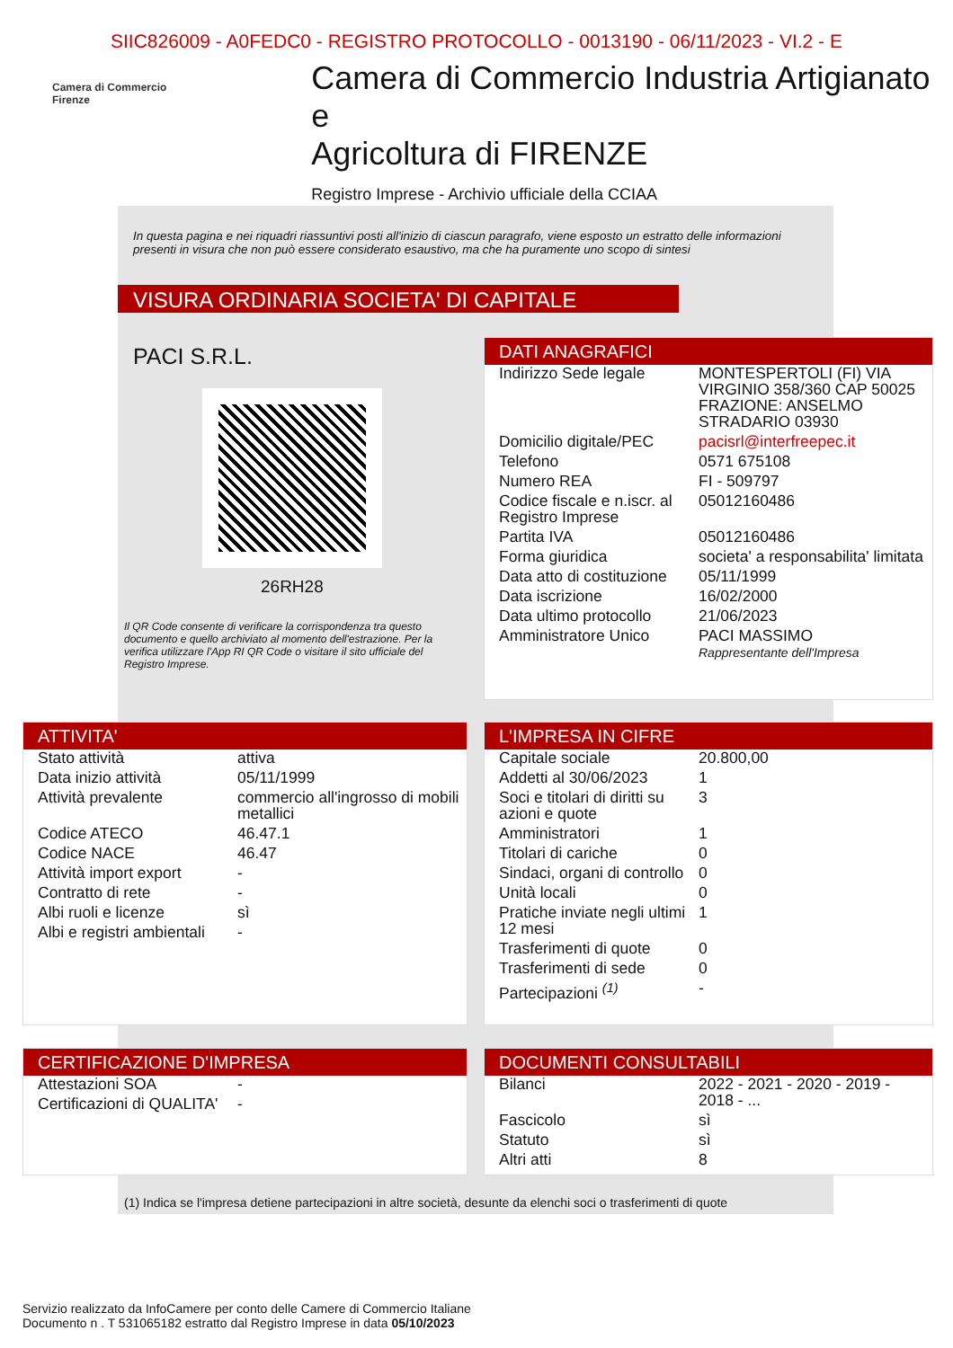SIIC826009 - A0FEDC0 - REGISTRO PROTOCOLLO - 0013190 - 06/11/2023 - VI.2 - E
Camera di Commercio
Firenze
Camera di Commercio Industria Artigianato e
Agricoltura di FIRENZE
Registro Imprese - Archivio ufficiale della CCIAA
In questa pagina e nei riquadri riassuntivi posti all'inizio di ciascun paragrafo, viene esposto un estratto delle informazioni presenti in visura che non può essere considerato esaustivo, ma che ha puramente uno scopo di sintesi
VISURA ORDINARIA SOCIETA' DI CAPITALE
PACI S.R.L.
26RH28
Il QR Code consente di verificare la corrispondenza tra questo documento e quello archiviato al momento dell'estrazione. Per la verifica utilizzare l'App RI QR Code o visitare il sito ufficiale del Registro Imprese.
DATI ANAGRAFICI
| Indirizzo Sede legale | MONTESPERTOLI (FI) VIA VIRGINIO 358/360 CAP 50025 FRAZIONE: ANSELMO STRADARIO 03930 |
| Domicilio digitale/PEC | pacisrl@interfreepec.it |
| Telefono | 0571 675108 |
| Numero REA | FI - 509797 |
| Codice fiscale e n.iscr. al Registro Imprese | 05012160486 |
| Partita IVA | 05012160486 |
| Forma giuridica | societa' a responsabilita' limitata |
| Data atto di costituzione | 05/11/1999 |
| Data iscrizione | 16/02/2000 |
| Data ultimo protocollo | 21/06/2023 |
| Amministratore Unico | PACI MASSIMO Rappresentante dell'Impresa |
ATTIVITA'
| Stato attività | attiva |
| Data inizio attività | 05/11/1999 |
| Attività prevalente | commercio all'ingrosso di mobili metallici |
| Codice ATECO | 46.47.1 |
| Codice NACE | 46.47 |
| Attività import export | - |
| Contratto di rete | - |
| Albi ruoli e licenze | sì |
| Albi e registri ambientali | - |
L'IMPRESA IN CIFRE
| Capitale sociale | 20.800,00 |
| Addetti al 30/06/2023 | 1 |
| Soci e titolari di diritti su azioni e quote | 3 |
| Amministratori | 1 |
| Titolari di cariche | 0 |
| Sindaci, organi di controllo | 0 |
| Unità locali | 0 |
| Pratiche inviate negli ultimi 12 mesi | 1 |
| Trasferimenti di quote | 0 |
| Trasferimenti di sede | 0 |
| Partecipazioni <sup>(1)</sup> | - |
CERTIFICAZIONE D'IMPRESA
| Attestazioni SOA | - |
| Certificazioni di QUALITA' | - |
DOCUMENTI CONSULTABILI
| Bilanci | 2022 - 2021 - 2020 - 2019 - 2018 - ... |
| Fascicolo | sì |
| Statuto | sì |
| Altri atti | 8 |
(1) Indica se l'impresa detiene partecipazioni in altre società, desunte da elenchi soci o trasferimenti di quote
Servizio realizzato da InfoCamere per conto delle Camere di Commercio Italiane
Documento n . T 531065182 estratto dal Registro Imprese in data 05/10/2023